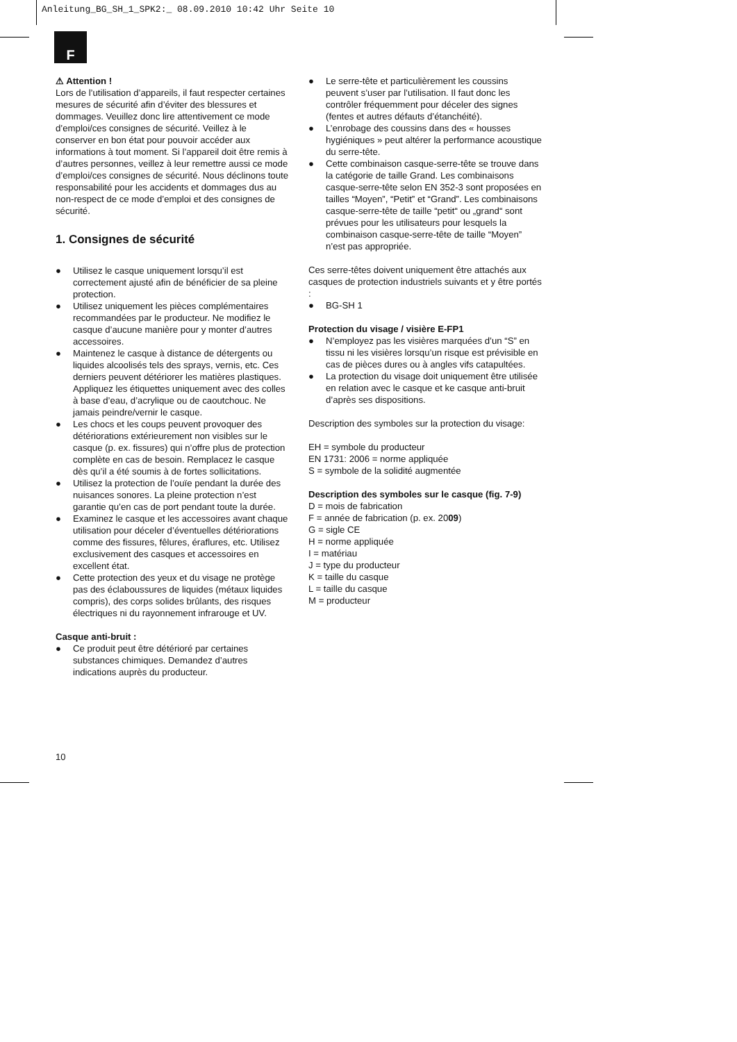Anleitung_BG_SH_1_SPK2:_ 08.09.2010 10:42 Uhr Seite 10
F
⚠ Attention !
Lors de l’utilisation d’appareils, il faut respecter certaines mesures de sécurité afin d’éviter des blessures et dommages. Veuillez donc lire attentivement ce mode d’emploi/ces consignes de sécurité. Veillez à le conserver en bon état pour pouvoir accéder aux informations à tout moment. Si l’appareil doit être remis à d’autres personnes, veillez à leur remettre aussi ce mode d’emploi/ces consignes de sécurité. Nous déclinons toute responsabilité pour les accidents et dommages dus au non-respect de ce mode d’emploi et des consignes de sécurité.
1. Consignes de sécurité
● Utilisez le casque uniquement lorsqu’il est correctement ajusté afin de bénéficier de sa pleine protection.
● Utilisez uniquement les pièces complémentaires recommandées par le producteur. Ne modifiez le casque d’aucune manière pour y monter d’autres accessoires.
● Maintenez le casque à distance de détergents ou liquides alcoolisés tels des sprays, vernis, etc. Ces derniers peuvent détériorer les matières plastiques. Appliquez les étiquettes uniquement avec des colles à base d’eau, d’acrylique ou de caoutchouc. Ne jamais peindre/vernir le casque.
● Les chocs et les coups peuvent provoquer des détériorations extérieurement non visibles sur le casque (p. ex. fissures) qui n’offre plus de protection complète en cas de besoin. Remplacez le casque dès qu’il a été soumis à de fortes sollicitations.
● Utilisez la protection de l’ouïe pendant la durée des nuisances sonores. La pleine protection n’est garantie qu’en cas de port pendant toute la durée.
● Examinez le casque et les accessoires avant chaque utilisation pour déceler d’éventuelles détériorations comme des fissures, fêlures, éraflures, etc. Utilisez exclusivement des casques et accessoires en excellent état.
● Cette protection des yeux et du visage ne protège pas des éclaboussures de liquides (métaux liquides compris), des corps solides brûlants, des risques électriques ni du rayonnement infrarouge et UV.
Casque anti-bruit :
● Ce produit peut être détérioré par certaines substances chimiques. Demandez d’autres indications auprès du producteur.
● Le serre-tête et particulièrement les coussins peuvent s’user par l’utilisation. Il faut donc les contrôler fréquemment pour déceler des signes (fentes et autres défauts d’étanchéité).
● L’enrobage des coussins dans des « housses hygiéniques » peut altérer la performance acoustique du serre-tête.
● Cette combinaison casque-serre-tête se trouve dans la catégorie de taille Grand. Les combinaisons casque-serre-tête selon EN 352-3 sont proposées en tailles “Moyen”, “Petit” et “Grand”. Les combinaisons casque-serre-tête de taille “petit“ ou „grand“ sont prévues pour les utilisateurs pour lesquels la combinaison casque-serre-tête de taille “Moyen” n’est pas appropriée.
Ces serre-têtes doivent uniquement être attachés aux casques de protection industriels suivants et y être portés :
● BG-SH 1
Protection du visage / visière E-FP1
● N’employez pas les visières marquées d’un “S” en tissu ni les visières lorsqu’un risque est prévisible en cas de pièces dures ou à angles vifs catapultées.
● La protection du visage doit uniquement être utilisée en relation avec le casque et ke casque anti-bruit d’après ses dispositions.
Description des symboles sur la protection du visage:
EH = symbole du producteur
EN 1731: 2006 = norme appliquée
S = symbole de la solidité augmentée
Description des symboles sur le casque (fig. 7-9)
D = mois de fabrication
F = année de fabrication (p. ex. 2009)
G = sigle CE
H = norme appliquée
I = matériau
J = type du producteur
K = taille du casque
L = taille du casque
M = producteur
10